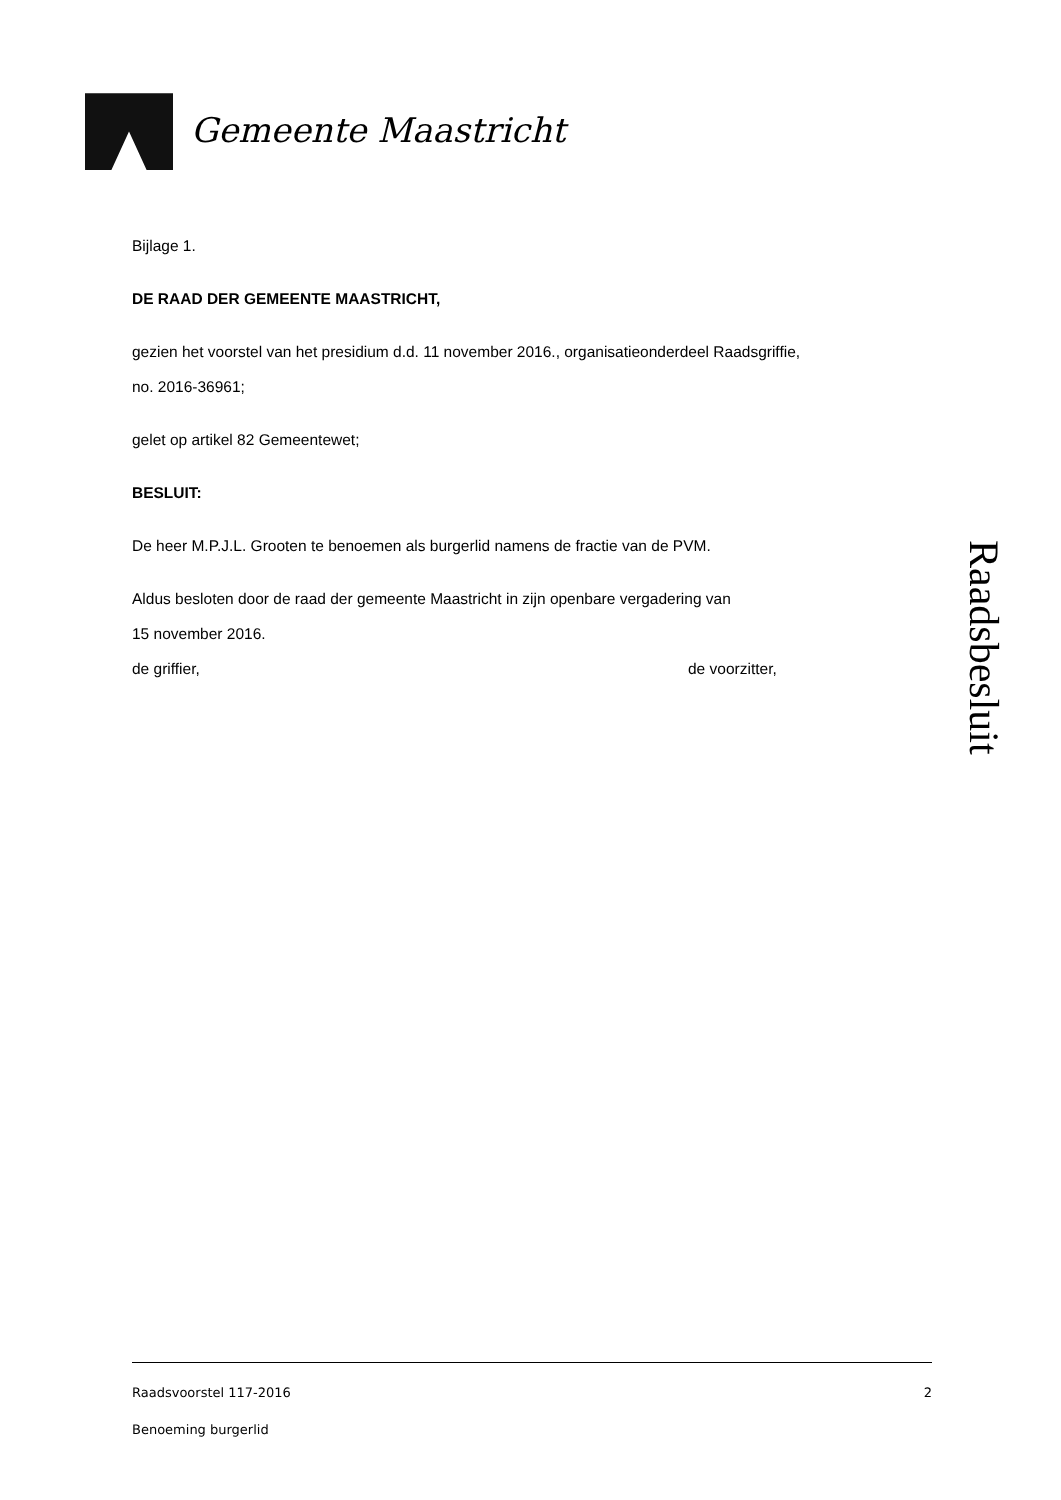Gemeente Maastricht
Bijlage 1.
DE RAAD DER GEMEENTE MAASTRICHT,
gezien het voorstel van het presidium d.d. 11 november 2016., organisatieonderdeel Raadsgriffie,
no. 2016-36961;
gelet op artikel 82 Gemeentewet;
BESLUIT:
De heer M.P.J.L. Grooten te benoemen als burgerlid namens de fractie van de PVM.
Aldus besloten door de raad der gemeente Maastricht in zijn openbare vergadering van
15 november 2016.
de griffier, de voorzitter,
Raadsbesluit
Raadsvoorstel 117-2016 2
Benoeming burgerlid